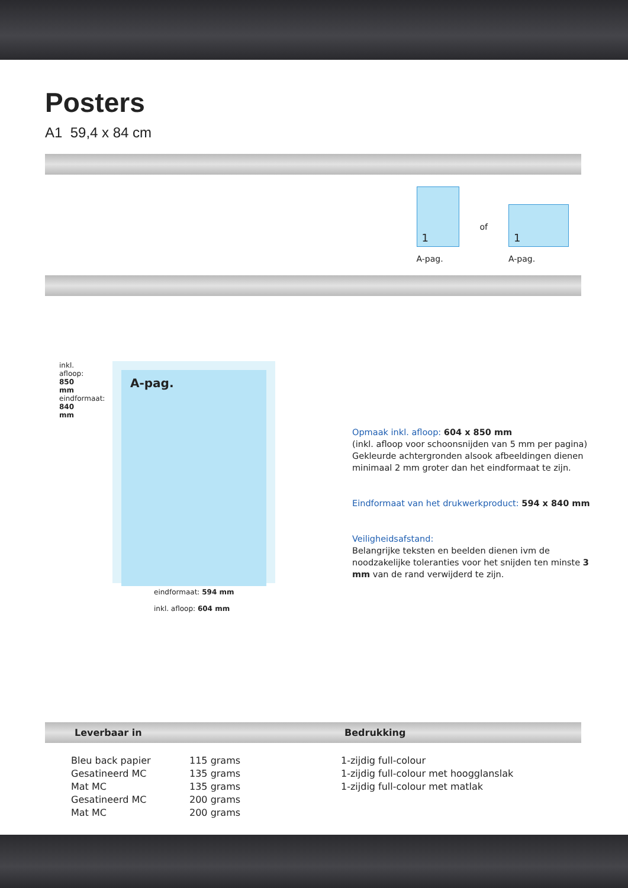Posters
A1 59,4 x 84 cm
1
A-pag.
of
1
A-pag.
inkl. afloop: 850 mm
eindformaat: 840 mm
A-pag.
eindformaat: 594 mm
inkl. afloop: 604 mm
Opmaak inkl. afloop: 604 x 850 mm
(inkl. afloop voor schoonsnijden van 5 mm per pagina)
Gekleurde achtergronden alsook afbeeldingen dienen minimaal 2 mm groter dan het eindformaat te zijn.
Eindformaat van het drukwerkproduct: 594 x 840 mm
Veiligheidsafstand:
Belangrijke teksten en beelden dienen ivm de noodzakelijke toleranties voor het snijden ten minste 3 mm van de rand verwijderd te zijn.
Leverbaar in Bedrukking
| Bleu back papier | 115 grams | 1-zijdig full-colour |
| Gesatineerd MC | 135 grams | 1-zijdig full-colour met hoogglanslak |
| Mat MC | 135 grams | 1-zijdig full-colour met matlak |
| Gesatineerd MC | 200 grams | |
| Mat MC | 200 grams | |